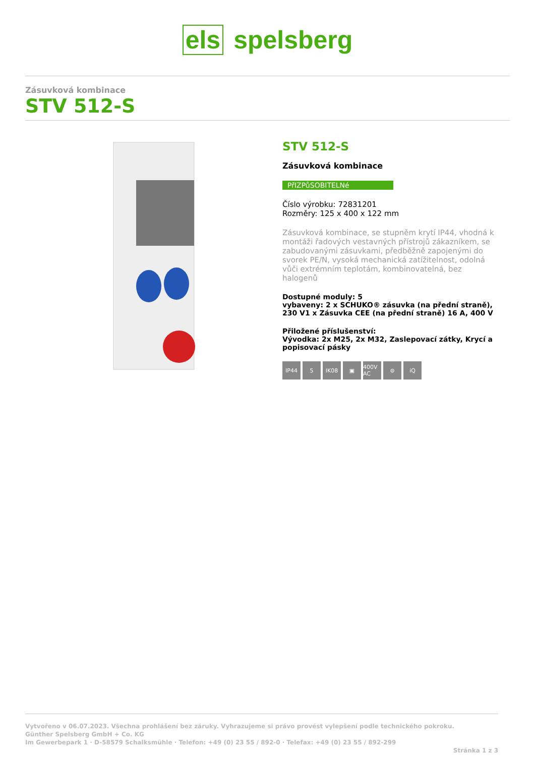els spelsberg
Zásuvková kombinace
STV 512-S
STV 512-S
Zásuvková kombinace
PřIZPůSOBITELNé
Číslo výrobku: 72831201
Rozměry: 125 x 400 x 122 mm
Zásuvková kombinace, se stupněm krytí IP44, vhodná k montáži řadových vestavných přístrojů zákazníkem, se zabudovanými zásuvkami, předběžně zapojenými do svorek PE/N, vysoká mechanická zatížitelnost, odolná vůči extrémním teplotám, kombinovatelná, bez halogenů
Dostupné moduly: 5
vybaveny: 2 x SCHUKO® zásuvka (na přední straně), 230 V1 x Zásuvka CEE (na přední straně) 16 A, 400 V
Přiložené příslušenství:
Vývodka: 2x M25, 2x M32, Zaslepovací zátky, Krycí a popisovací pásky
IP44 5 IK08 ▣ 400V AC
⊜ iQ
Vytvořeno v 06.07.2023. Všechna prohlášení bez záruky. Vyhrazujeme si právo provést vylepšení podle technického pokroku.
Günther Spelsberg GmbH + Co. KG
Im Gewerbepark 1 · D-58579 Schalksmühle · Telefon: +49 (0) 23 55 / 892-0 · Telefax: +49 (0) 23 55 / 892-299
Stránka 1 z 3